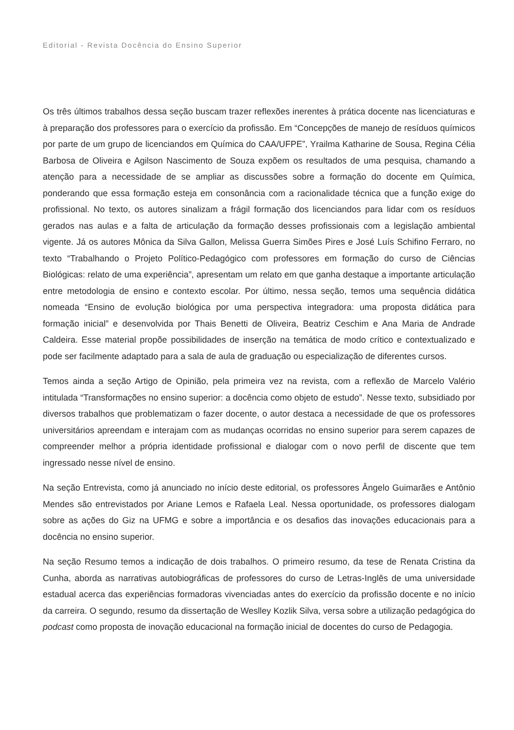Editorial - Revista Docência do Ensino Superior
Os três últimos trabalhos dessa seção buscam trazer reflexões inerentes à prática docente nas licenciaturas e à preparação dos professores para o exercício da profissão. Em “Concepções de manejo de resíduos químicos por parte de um grupo de licenciandos em Química do CAA/UFPE”, Yrailma Katharine de Sousa, Regina Célia Barbosa de Oliveira e Agilson Nascimento de Souza expõem os resultados de uma pesquisa, chamando a atenção para a necessidade de se ampliar as discussões sobre a formação do docente em Química, ponderando que essa formação esteja em consonância com a racionalidade técnica que a função exige do profissional. No texto, os autores sinalizam a frágil formação dos licenciandos para lidar com os resíduos gerados nas aulas e a falta de articulação da formação desses profissionais com a legislação ambiental vigente. Já os autores Mônica da Silva Gallon, Melissa Guerra Simões Pires e José Luís Schifino Ferraro, no texto “Trabalhando o Projeto Político-Pedagógico com professores em formação do curso de Ciências Biológicas: relato de uma experiência”, apresentam um relato em que ganha destaque a importante articulação entre metodologia de ensino e contexto escolar. Por último, nessa seção, temos uma sequência didática nomeada “Ensino de evolução biológica por uma perspectiva integradora: uma proposta didática para formação inicial” e desenvolvida por Thais Benetti de Oliveira, Beatriz Ceschim e Ana Maria de Andrade Caldeira. Esse material propõe possibilidades de inserção na temática de modo crítico e contextualizado e pode ser facilmente adaptado para a sala de aula de graduação ou especialização de diferentes cursos.
Temos ainda a seção Artigo de Opinião, pela primeira vez na revista, com a reflexão de Marcelo Valério intitulada “Transformações no ensino superior: a docência como objeto de estudo”. Nesse texto, subsidiado por diversos trabalhos que problematizam o fazer docente, o autor destaca a necessidade de que os professores universitários apreendam e interajam com as mudanças ocorridas no ensino superior para serem capazes de compreender melhor a própria identidade profissional e dialogar com o novo perfil de discente que tem ingressado nesse nível de ensino.
Na seção Entrevista, como já anunciado no início deste editorial, os professores Ângelo Guimarães e Antônio Mendes são entrevistados por Ariane Lemos e Rafaela Leal. Nessa oportunidade, os professores dialogam sobre as ações do Giz na UFMG e sobre a importância e os desafios das inovações educacionais para a docência no ensino superior.
Na seção Resumo temos a indicação de dois trabalhos. O primeiro resumo, da tese de Renata Cristina da Cunha, aborda as narrativas autobiográficas de professores do curso de Letras-Inglês de uma universidade estadual acerca das experiências formadoras vivenciadas antes do exercício da profissão docente e no início da carreira. O segundo, resumo da dissertação de Weslley Kozlik Silva, versa sobre a utilização pedagógica do podcast como proposta de inovação educacional na formação inicial de docentes do curso de Pedagogia.